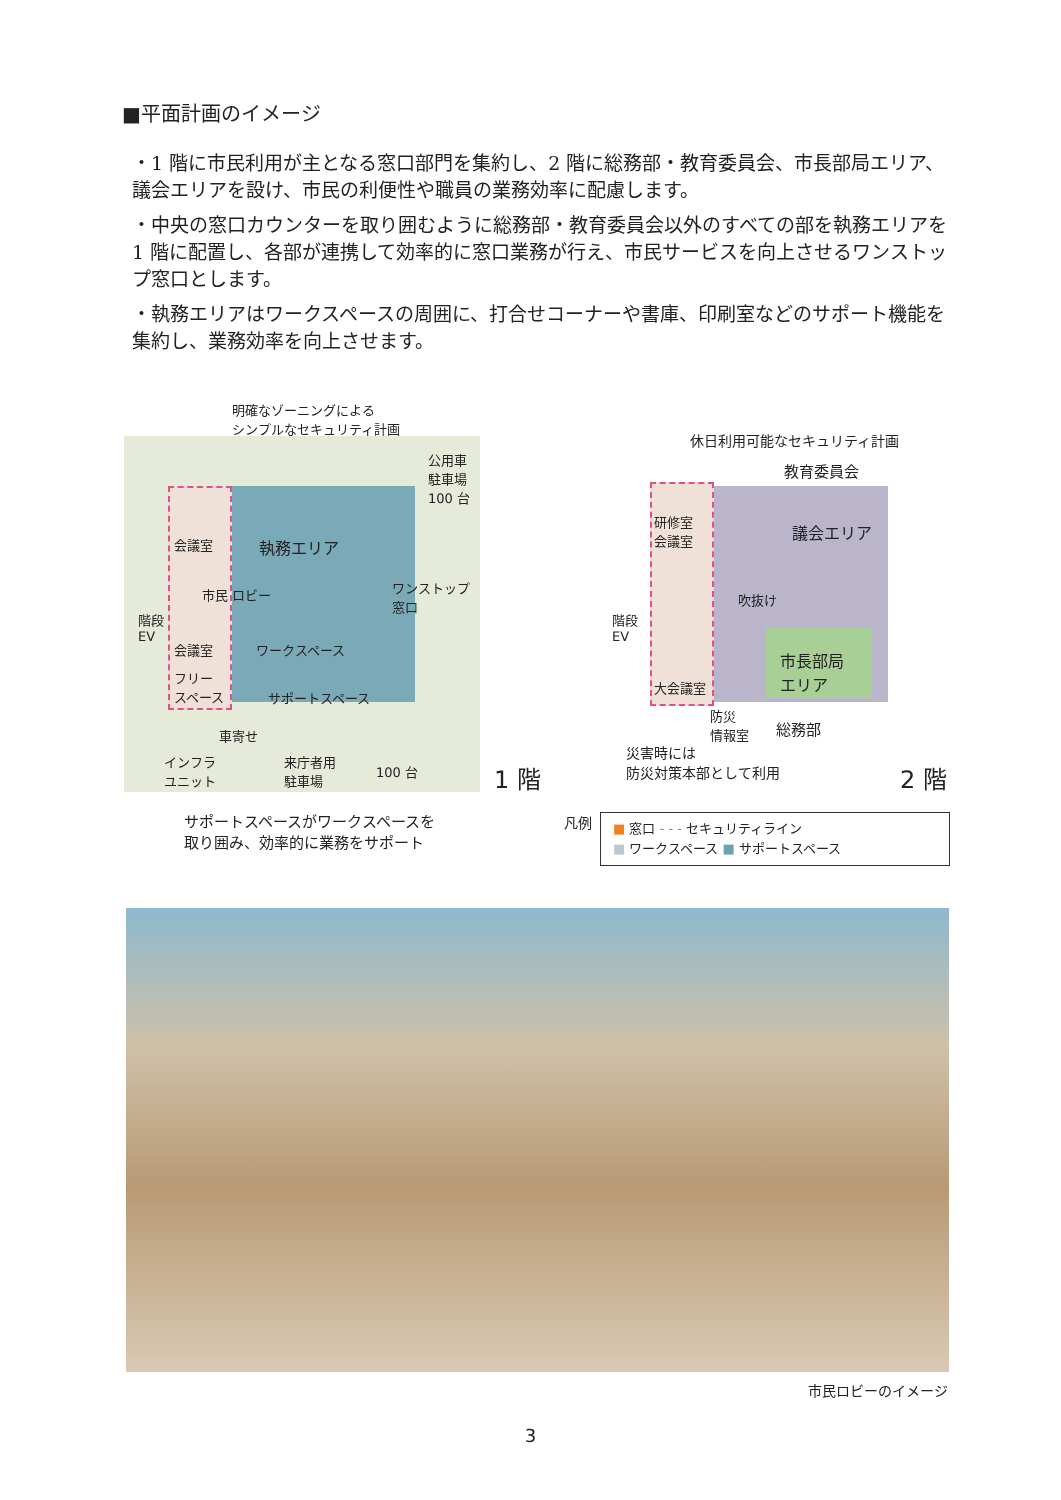■平面計画のイメージ
・1 階に市民利用が主となる窓口部門を集約し、2 階に総務部・教育委員会、市長部局エリア、議会エリアを設け、市民の利便性や職員の業務効率に配慮します。
・中央の窓口カウンターを取り囲むように総務部・教育委員会以外のすべての部を執務エリアを 1 階に配置し、各部が連携して効率的に窓口業務が行え、市民サービスを向上させるワンストップ窓口とします。
・執務エリアはワークスペースの周囲に、打合せコーナーや書庫、印刷室などのサポート機能を集約し、業務効率を向上させます。
明確なゾーニングによる
シンプルなセキュリティ計画
公用車
駐車場
100 台
会議室 執務エリア
市民 ロビー
ワンストップ
窓口
階段
EV
会議室 ワークスペース
フリー
スペース
サポートスペース
車寄せ
インフラ
ユニット
来庁者用
駐車場
100 台 1 階
サポートスペースがワークスペースを
取り囲み、効率的に業務をサポート
休日利用可能なセキュリティ計画
教育委員会
研修室
会議室
議会エリア
吹抜け
階段
EV
市長部局
エリア
大会議室
防災
情報室
総務部
災害時には
防災対策本部として利用
2 階
凡例
■ 窓口 - - - セキュリティライン
■ ワークスペース ■ サポートスペース
市民ロビーのイメージ
3